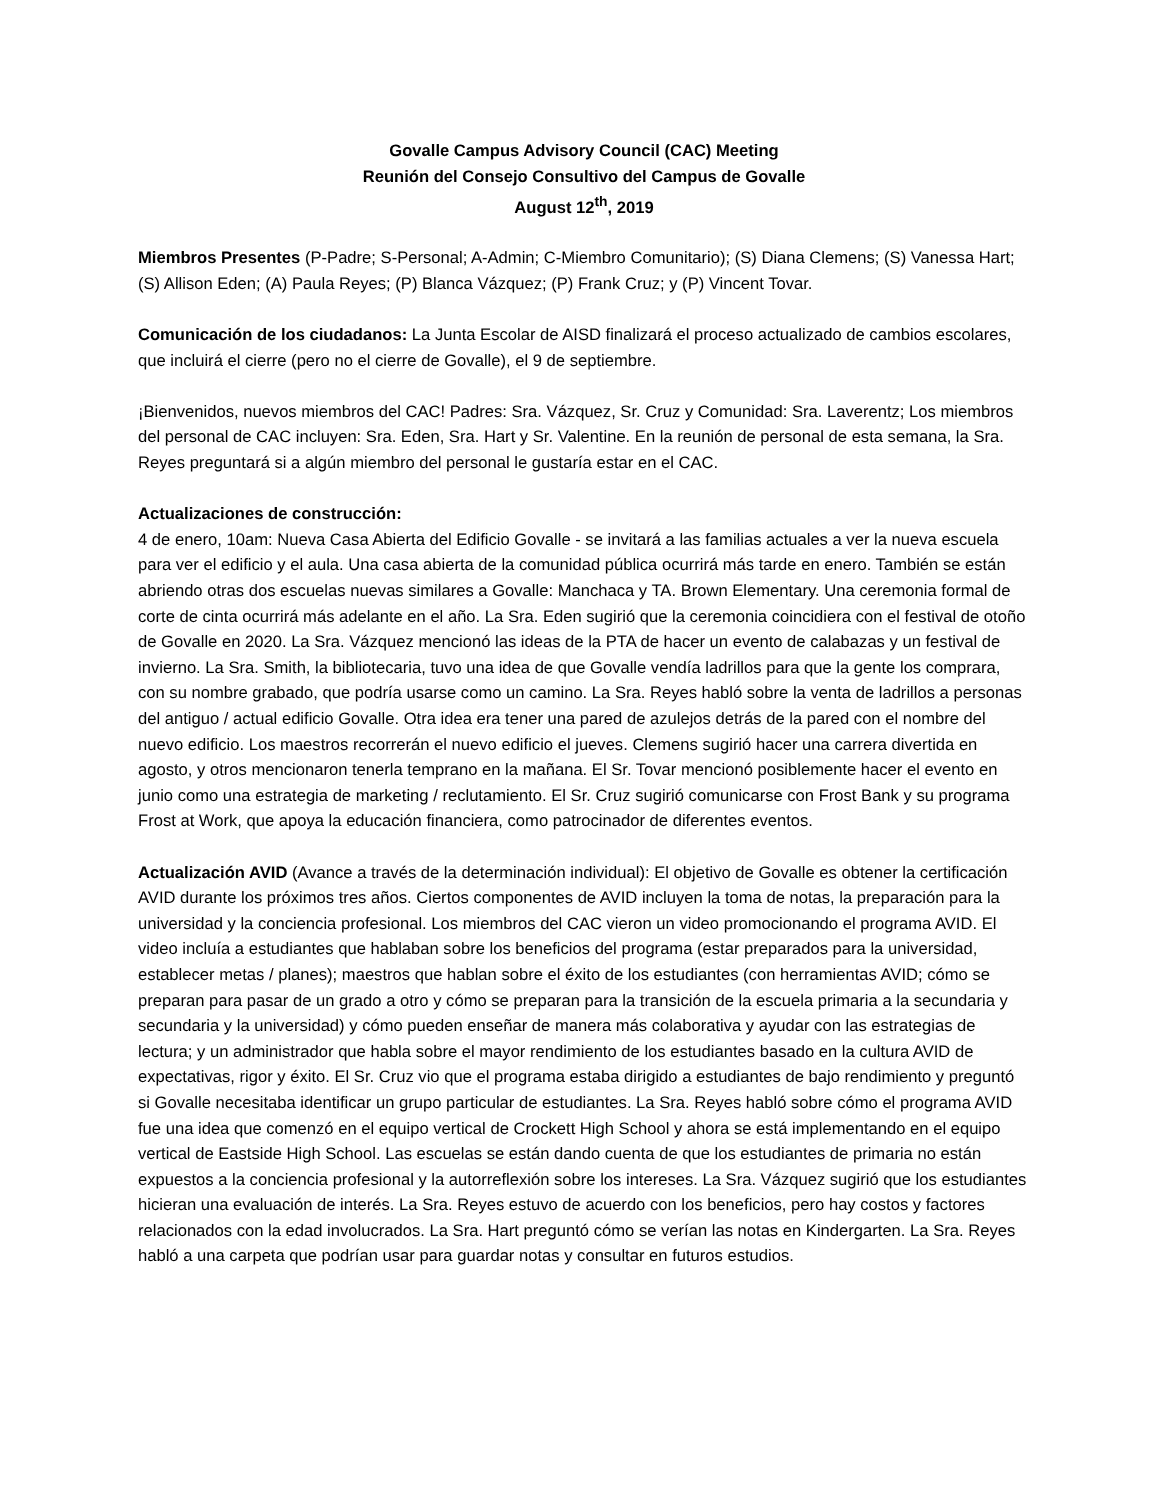Govalle Campus Advisory Council (CAC) Meeting
Reunión del Consejo Consultivo del Campus de Govalle
August 12<sup>th</sup>, 2019
Miembros Presentes (P-Padre; S-Personal; A-Admin; C-Miembro Comunitario); (S) Diana Clemens; (S) Vanessa Hart; (S) Allison Eden; (A) Paula Reyes; (P) Blanca Vázquez; (P) Frank Cruz; y (P) Vincent Tovar.
Comunicación de los ciudadanos: La Junta Escolar de AISD finalizará el proceso actualizado de cambios escolares, que incluirá el cierre (pero no el cierre de Govalle), el 9 de septiembre.
¡Bienvenidos, nuevos miembros del CAC! Padres: Sra. Vázquez, Sr. Cruz y Comunidad: Sra. Laverentz; Los miembros del personal de CAC incluyen: Sra. Eden, Sra. Hart y Sr. Valentine. En la reunión de personal de esta semana, la Sra. Reyes preguntará si a algún miembro del personal le gustaría estar en el CAC.
Actualizaciones de construcción:
4 de enero, 10am: Nueva Casa Abierta del Edificio Govalle - se invitará a las familias actuales a ver la nueva escuela para ver el edificio y el aula. Una casa abierta de la comunidad pública ocurrirá más tarde en enero. También se están abriendo otras dos escuelas nuevas similares a Govalle: Manchaca y TA. Brown Elementary. Una ceremonia formal de corte de cinta ocurrirá más adelante en el año. La Sra. Eden sugirió que la ceremonia coincidiera con el festival de otoño de Govalle en 2020. La Sra. Vázquez mencionó las ideas de la PTA de hacer un evento de calabazas y un festival de invierno. La Sra. Smith, la bibliotecaria, tuvo una idea de que Govalle vendía ladrillos para que la gente los comprara, con su nombre grabado, que podría usarse como un camino. La Sra. Reyes habló sobre la venta de ladrillos a personas del antiguo / actual edificio Govalle. Otra idea era tener una pared de azulejos detrás de la pared con el nombre del nuevo edificio. Los maestros recorrerán el nuevo edificio el jueves. Clemens sugirió hacer una carrera divertida en agosto, y otros mencionaron tenerla temprano en la mañana. El Sr. Tovar mencionó posiblemente hacer el evento en junio como una estrategia de marketing / reclutamiento. El Sr. Cruz sugirió comunicarse con Frost Bank y su programa Frost at Work, que apoya la educación financiera, como patrocinador de diferentes eventos.
Actualización AVID (Avance a través de la determinación individual): El objetivo de Govalle es obtener la certificación AVID durante los próximos tres años. Ciertos componentes de AVID incluyen la toma de notas, la preparación para la universidad y la conciencia profesional. Los miembros del CAC vieron un video promocionando el programa AVID. El video incluía a estudiantes que hablaban sobre los beneficios del programa (estar preparados para la universidad, establecer metas / planes); maestros que hablan sobre el éxito de los estudiantes (con herramientas AVID; cómo se preparan para pasar de un grado a otro y cómo se preparan para la transición de la escuela primaria a la secundaria y secundaria y la universidad) y cómo pueden enseñar de manera más colaborativa y ayudar con las estrategias de lectura; y un administrador que habla sobre el mayor rendimiento de los estudiantes basado en la cultura AVID de expectativas, rigor y éxito. El Sr. Cruz vio que el programa estaba dirigido a estudiantes de bajo rendimiento y preguntó si Govalle necesitaba identificar un grupo particular de estudiantes. La Sra. Reyes habló sobre cómo el programa AVID fue una idea que comenzó en el equipo vertical de Crockett High School y ahora se está implementando en el equipo vertical de Eastside High School. Las escuelas se están dando cuenta de que los estudiantes de primaria no están expuestos a la conciencia profesional y la autorreflexión sobre los intereses. La Sra. Vázquez sugirió que los estudiantes hicieran una evaluación de interés. La Sra. Reyes estuvo de acuerdo con los beneficios, pero hay costos y factores relacionados con la edad involucrados. La Sra. Hart preguntó cómo se verían las notas en Kindergarten. La Sra. Reyes habló a una carpeta que podrían usar para guardar notas y consultar en futuros estudios.